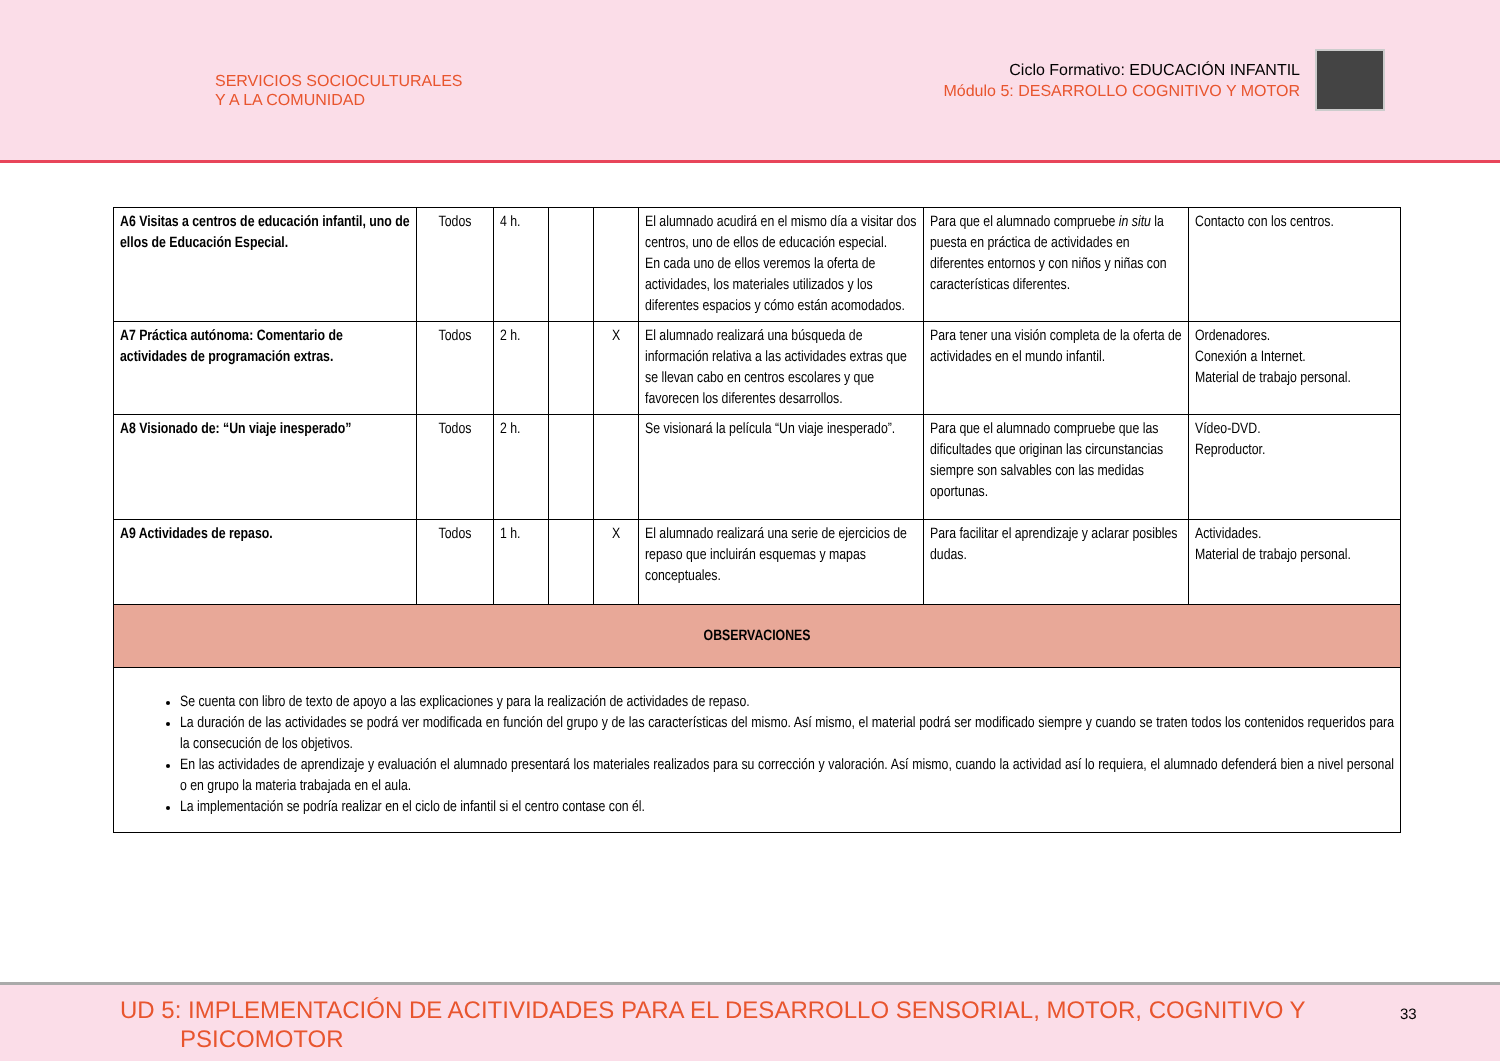SERVICIOS SOCIOCULTURALES
Y A LA COMUNIDAD
Ciclo Formativo: EDUCACIÓN INFANTIL
Módulo 5: DESARROLLO COGNITIVO Y MOTOR
| A6 Visitas a centros de educación infantil, uno de ellos de Educación Especial. | Todos | 4 h. | | | El alumnado acudirá en el mismo día a visitar dos centros, uno de ellos de educación especial. En cada uno de ellos veremos la oferta de actividades, los materiales utilizados y los diferentes espacios y cómo están acomodados. | Para que el alumnado compruebe in situ la puesta en práctica de actividades en diferentes entornos y con niños y niñas con características diferentes. | Contacto con los centros. |
| A7 Práctica autónoma: Comentario de actividades de programación extras. | Todos | 2 h. | | X | El alumnado realizará una búsqueda de información relativa a las actividades extras que se llevan cabo en centros escolares y que favorecen los diferentes desarrollos. | Para tener una visión completa de la oferta de actividades en el mundo infantil. | Ordenadores. Conexión a Internet. Material de trabajo personal. |
| A8 Visionado de: “Un viaje inesperado” | Todos | 2 h. | | | Se visionará la película “Un viaje inesperado”. | Para que el alumnado compruebe que las dificultades que originan las circunstancias siempre son salvables con las medidas oportunas. | Vídeo-DVD. Reproductor. |
| A9 Actividades de repaso. | Todos | 1 h. | | X | El alumnado realizará una serie de ejercicios de repaso que incluirán esquemas y mapas conceptuales. | Para facilitar el aprendizaje y aclarar posibles dudas. | Actividades. Material de trabajo personal. |
| OBSERVACIONES | | | | | | | |
| Se cuenta con libro de texto de apoyo a las explicaciones y para la realización de actividades de repaso. La duración de las actividades se podrá ver modificada en función del grupo y de las características del mismo. Así mismo, el material podrá ser modificado siempre y cuando se traten todos los contenidos requeridos para la consecución de los objetivos. En las actividades de aprendizaje y evaluación el alumnado presentará los materiales realizados para su corrección y valoración. Así mismo, cuando la actividad así lo requiera, el alumnado defenderá bien a nivel personal o en grupo la materia trabajada en el aula. La implementación se podría realizar en el ciclo de infantil si el centro contase con él. | | | | | | | |
UD 5: IMPLEMENTACIÓN DE ACITIVIDADES PARA EL DESARROLLO SENSORIAL, MOTOR, COGNITIVO Y
PSICOMOTOR
33